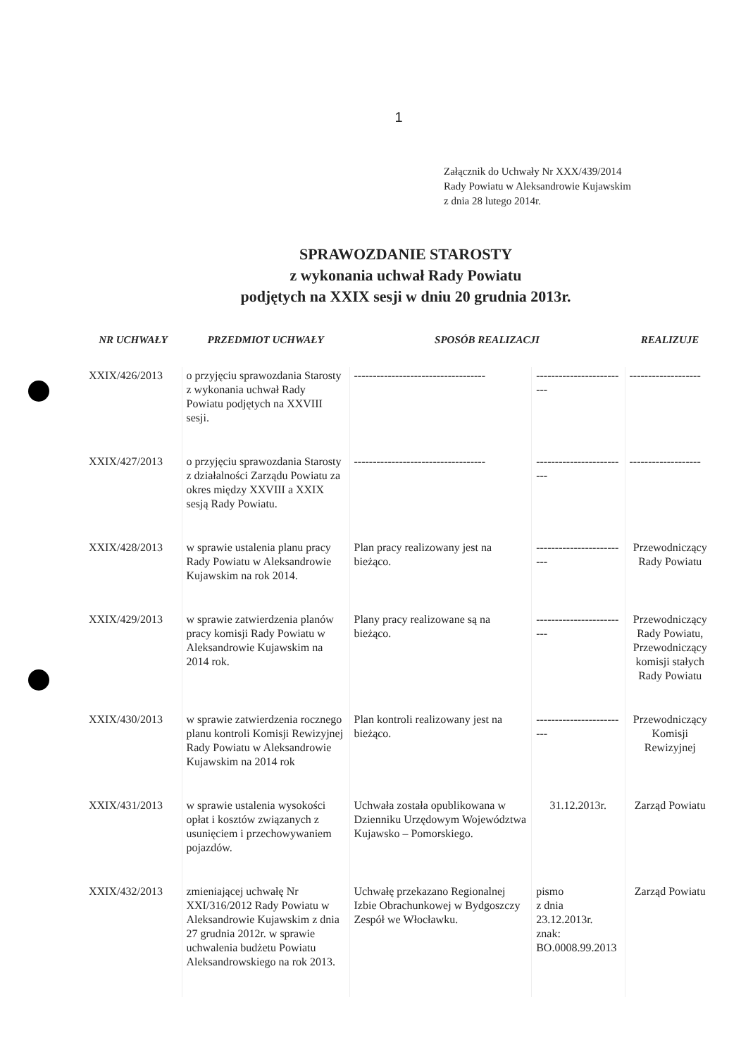1
Załącznik do Uchwały Nr XXX/439/2014
Rady Powiatu w Aleksandrowie Kujawskim
z dnia 28 lutego 2014r.
SPRAWOZDANIE STAROSTY
z wykonania uchwał Rady Powiatu
podjętych na XXIX sesji w dniu 20 grudnia 2013r.
| NR UCHWAŁY | PRZEDMIOT UCHWAŁY | SPOSÓB REALIZACJI | | REALIZUJE |
| --- | --- | --- | --- | --- |
| XXIX/426/2013 | o przyjęciu sprawozdania Starosty z wykonania uchwał Rady Powiatu podjętych na XXVIII sesji. | ----------------------------------- | ------------------------- | ------------------- |
| XXIX/427/2013 | o przyjęciu sprawozdania Starosty z działalności Zarządu Powiatu za okres między XXVIII a XXIX sesją Rady Powiatu. | ----------------------------------- | ------------------------- | ------------------- |
| XXIX/428/2013 | w sprawie ustalenia planu pracy Rady Powiatu w Aleksandrowie Kujawskim na rok 2014. | Plan pracy realizowany jest na bieżąco. | ------------------------- | Przewodniczący Rady Powiatu |
| XXIX/429/2013 | w sprawie zatwierdzenia planów pracy komisji Rady Powiatu w Aleksandrowie Kujawskim na 2014 rok. | Plany pracy realizowane są na bieżąco. | ------------------------- | Przewodniczący Rady Powiatu, Przewodniczący komisji stałych Rady Powiatu |
| XXIX/430/2013 | w sprawie zatwierdzenia rocznego planu kontroli Komisji Rewizyjnej Rady Powiatu w Aleksandrowie Kujawskim na 2014 rok | Plan kontroli realizowany jest na bieżąco. | ------------------------- | Przewodniczący Komisji Rewizyjnej |
| XXIX/431/2013 | w sprawie ustalenia wysokości opłat i kosztów związanych z usunięciem i przechowywaniem pojazdów. | Uchwała została opublikowana w Dzienniku Urzędowym Województwa Kujawsko – Pomorskiego. | 31.12.2013r. | Zarząd Powiatu |
| XXIX/432/2013 | zmieniającej uchwałę Nr XXI/316/2012 Rady Powiatu w Aleksandrowie Kujawskim z dnia 27 grudnia 2012r. w sprawie uchwalenia budżetu Powiatu Aleksandrowskiego na rok 2013. | Uchwałę przekazano Regionalnej Izbie Obrachunkowej w Bydgoszczy Zespół we Włocławku. | pismo z dnia 23.12.2013r. znak: BO.0008.99.2013 | Zarząd Powiatu |